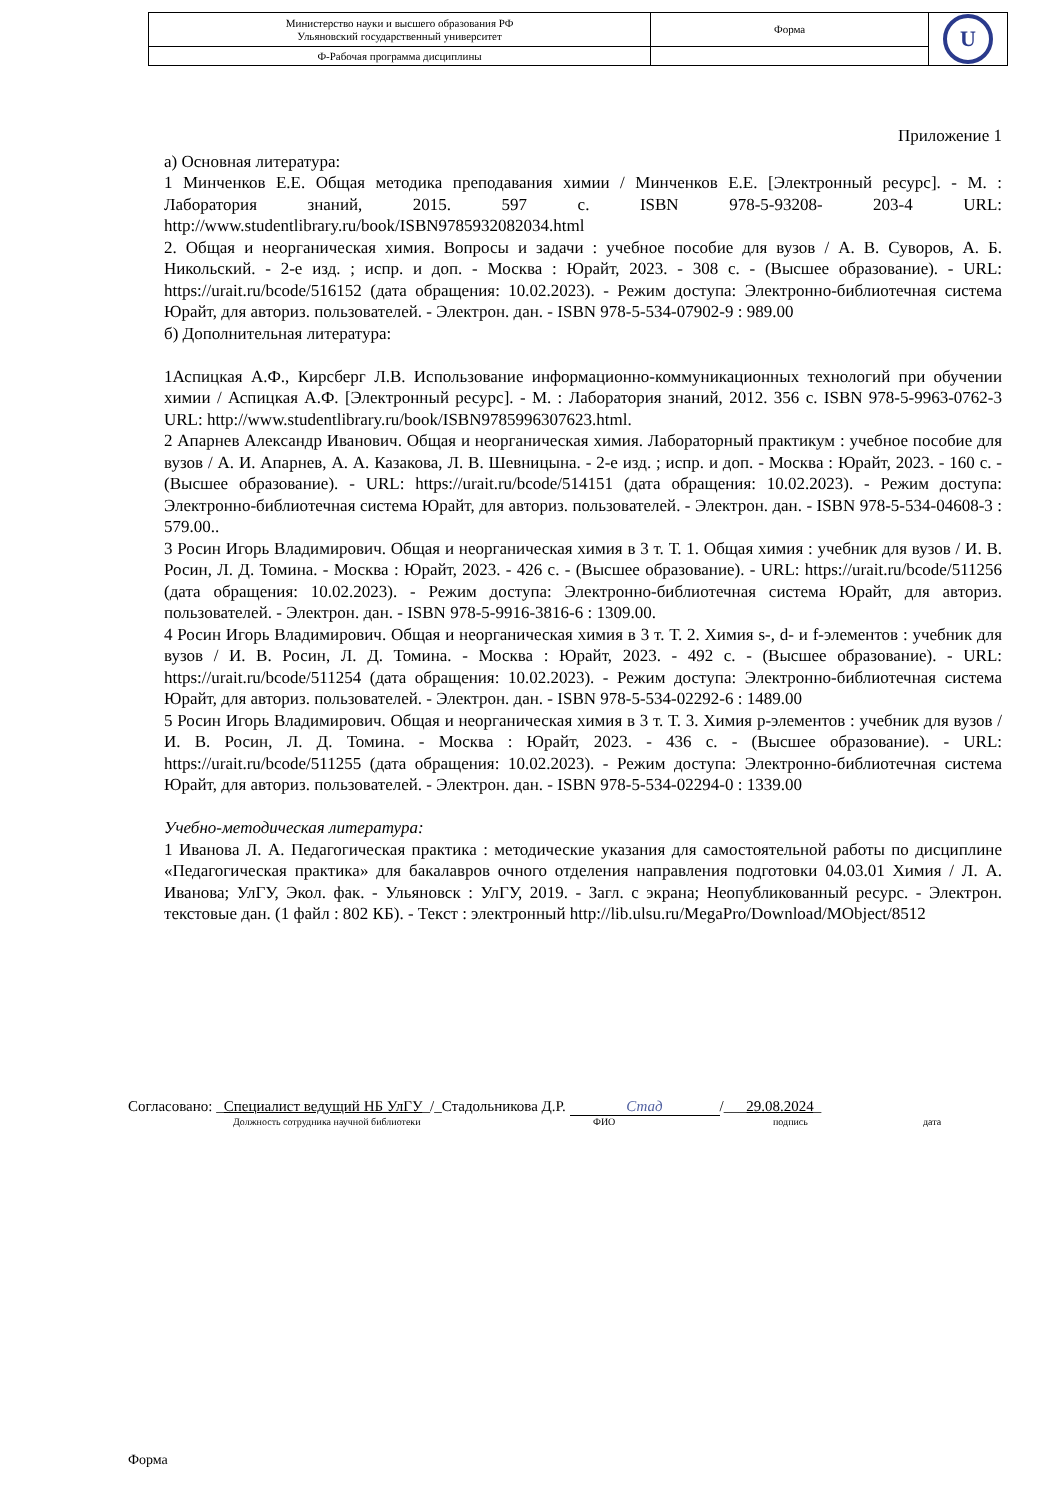| Министерство науки и высшего образования РФ Ульяновский государственный университет | Форма | U |
| Ф-Рабочая программа дисциплины | | |
Приложение 1
а) Основная литература:
1 Минченков Е.Е. Общая методика преподавания химии / Минченков Е.Е. [Электронный ресурс]. - М. : Лаборатория знаний, 2015. 597 с. ISBN 978-5-93208- 203-4 URL: http://www.studentlibrary.ru/book/ISBN9785932082034.html
2. Общая и неорганическая химия. Вопросы и задачи : учебное пособие для вузов / А. В. Суворов, А. Б. Никольский. - 2-е изд. ; испр. и доп. - Москва : Юрайт, 2023. - 308 с. - (Высшее образование). - URL: https://urait.ru/bcode/516152 (дата обращения: 10.02.2023). - Режим доступа: Электронно-библиотечная система Юрайт, для авториз. пользователей. - Электрон. дан. - ISBN 978-5-534-07902-9 : 989.00
б) Дополнительная литература:
1Аспицкая А.Ф., Кирсберг Л.В. Использование информационно-коммуникационных технологий при обучении химии / Аспицкая А.Ф. [Электронный ресурс]. - М. : Лаборатория знаний, 2012. 356 с. ISBN 978-5-9963-0762-3 URL: http://www.studentlibrary.ru/book/ISBN9785996307623.html.
2 Апарнев Александр Иванович. Общая и неорганическая химия. Лабораторный практикум : учебное пособие для вузов / А. И. Апарнев, А. А. Казакова, Л. В. Шевницына. - 2-е изд. ; испр. и доп. - Москва : Юрайт, 2023. - 160 с. - (Высшее образование). - URL: https://urait.ru/bcode/514151 (дата обращения: 10.02.2023). - Режим доступа: Электронно-библиотечная система Юрайт, для авториз. пользователей. - Электрон. дан. - ISBN 978-5-534-04608-3 : 579.00..
3 Росин Игорь Владимирович. Общая и неорганическая химия в 3 т. Т. 1. Общая химия : учебник для вузов / И. В. Росин, Л. Д. Томина. - Москва : Юрайт, 2023. - 426 с. - (Высшее образование). - URL: https://urait.ru/bcode/511256 (дата обращения: 10.02.2023). - Режим доступа: Электронно-библиотечная система Юрайт, для авториз. пользователей. - Электрон. дан. - ISBN 978-5-9916-3816-6 : 1309.00.
4 Росин Игорь Владимирович. Общая и неорганическая химия в 3 т. Т. 2. Химия s-, d- и f-элементов : учебник для вузов / И. В. Росин, Л. Д. Томина. - Москва : Юрайт, 2023. - 492 с. - (Высшее образование). - URL: https://urait.ru/bcode/511254 (дата обращения: 10.02.2023). - Режим доступа: Электронно-библиотечная система Юрайт, для авториз. пользователей. - Электрон. дан. - ISBN 978-5-534-02292-6 : 1489.00
5 Росин Игорь Владимирович. Общая и неорганическая химия в 3 т. Т. 3. Химия p-элементов : учебник для вузов / И. В. Росин, Л. Д. Томина. - Москва : Юрайт, 2023. - 436 с. - (Высшее образование). - URL: https://urait.ru/bcode/511255 (дата обращения: 10.02.2023). - Режим доступа: Электронно-библиотечная система Юрайт, для авториз. пользователей. - Электрон. дан. - ISBN 978-5-534-02294-0 : 1339.00
Учебно-методическая литература:
1 Иванова Л. А. Педагогическая практика : методические указания для самостоятельной работы по дисциплине «Педагогическая практика» для бакалавров очного отделения направления подготовки 04.03.01 Химия / Л. А. Иванова; УлГУ, Экол. фак. - Ульяновск : УлГУ, 2019. - Загл. с экрана; Неопубликованный ресурс. - Электрон. текстовые дан. (1 файл : 802 КБ). - Текст : электронный http://lib.ulsu.ru/MegaPro/Download/MObject/8512
Согласовано: _Специалист ведущий НБ УлГУ_/_Стадольникова Д.Р. Стад /___29.08.2024_
Должность сотрудника научной библиотеки ФИО подпись дата
Форма